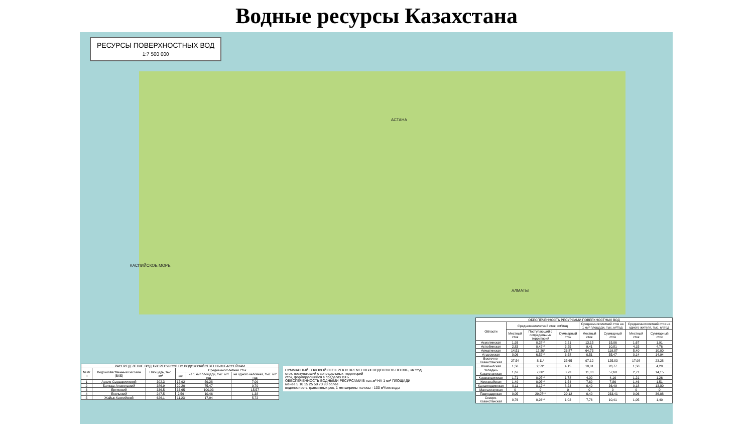Водные ресурсы Казахстана
РЕСУРСЫ ПОВЕРХНОСТНЫХ ВОД
1:7 500 000
АСТАНА
АЛМАТЫ
КАСПИЙСКОЕ МОРЕ
СУММАРНЫЙ ГОДОВОЙ СТОК РЕК И ВРЕМЕННЫХ ВОДОТОКОВ ПО ВХБ, км³/год
сток, поступающий с сопредельных территорий
сток, формирующийся в пределах ВХБ
ОБЕСПЕЧЕННОСТЬ ВОДНЫМИ РЕСУРСАМИ В тыс.м³ НА 1 км² ПЛОЩАДИ
менее 5 10 15 25 50 70 90 более
водоносность транзитных рек, 1 мм ширины полосы - 100 м³/сек воды
| РАСПРЕДЕЛЕНИЕ ВОДНЫХ РЕСУРСОВ ПО ВОДОХОЗЯЙСТВЕННЫМ БАССЕЙНАМ | | | | | |
| --- | --- | --- | --- | --- | --- |
| № п/п | Водохозяйственный бассейн (ВХБ) | Площадь, тыс. км² | Среднемноголетний сток | | |
| | | | км³ | на 1 км² площади, тыс. м³/год | на одного человека, тыс. м³/год |
| 1 | Арало-Сырдариинский | 302,3 | 17,92 | 59,28 | 7,09 |
| 2 | Балкаш-Алакольский | 386,9 | 29,20 | 75,47 | 9,70 |
| 3 | Ертисский | 336,5 | 33,65 | 100,03 | 15,57 |
| 4 | Есильский | 247,5 | 2,59 | 10,46 | 1,38 |
| 5 | Жайык-Каспийский | 626,1 | 11,23 | 17,94 | 5,72 |
| ОБЕСПЕЧЕННОСТЬ РЕСУРСАМИ ПОВЕРХНОСТНЫХ ВОД | | | | | | | |
| --- | --- | --- | --- | --- | --- | --- | --- |
| Области | Среднемноголетний сток, км³/год | | | Среднемноголетний сток на 1 км² площади, тыс. м³/год | | Среднемноголетний сток на одного жителя, тыс. м³/год | |
| | Местный сток | Поступающий с сопредельных территорий | Суммарный сток | Местный сток | Суммарный сток | Местный сток | Суммарный сток |
| Акмолинская | 1,93 | 0,28** | 2,21 | 13,15 | 15,06 | 1,67 | 1,91 |
| Актюбинская | 2,83 | 0,42** | 3,25 | 9,41 | 10,81 | 4,15 | 4,76 |
| Алматинская | 14,51 | 12,36* | 26,87 | 64,73 | 119,87 | 5,40 | 10,00 |
| Атырауская | 0,06 | 6,52** | 6,58 | 0,51 | 55,47 | 0,14 | 14,94 |
| Восточно-Казахстанская | 27,54 | 8,11* | 35,65 | 97,12 | 125,83 | 17,98 | 23,28 |
| Жамбылская | 1,56 | 2,59* | 4,15 | 10,81 | 28,77 | 1,58 | 4,20 |
| Западно-Казахстанская | 1,67 | 7,06* | 8,73 | 11,03 | 57,68 | 2,71 | 14,15 |
| Карагандинская | 1,71 | 0,07** | 1,78 | 4,00 | 4,16 | 1,21 | 1,26 |
| Костанайская | 1,49 | 0,05** | 1,54 | 7,60 | 7,86 | 1,46 | 1,51 |
| Кызылординская | 0,11 | 8,12** | 8,23 | 0,49 | 36,49 | 0,18 | 13,80 |
| Мангыстауская | 0 | 0 | 0 | 0 | 0 | 0 | 0 |
| Павлодарская | 0,05 | 29,07** | 29,12 | 0,40 | 233,41 | 0,06 | 36,08 |
| Северо-Казахстанская | 0,76 | 0,26** | 1,02 | 7,76 | 10,41 | 1,05 | 1,40 |